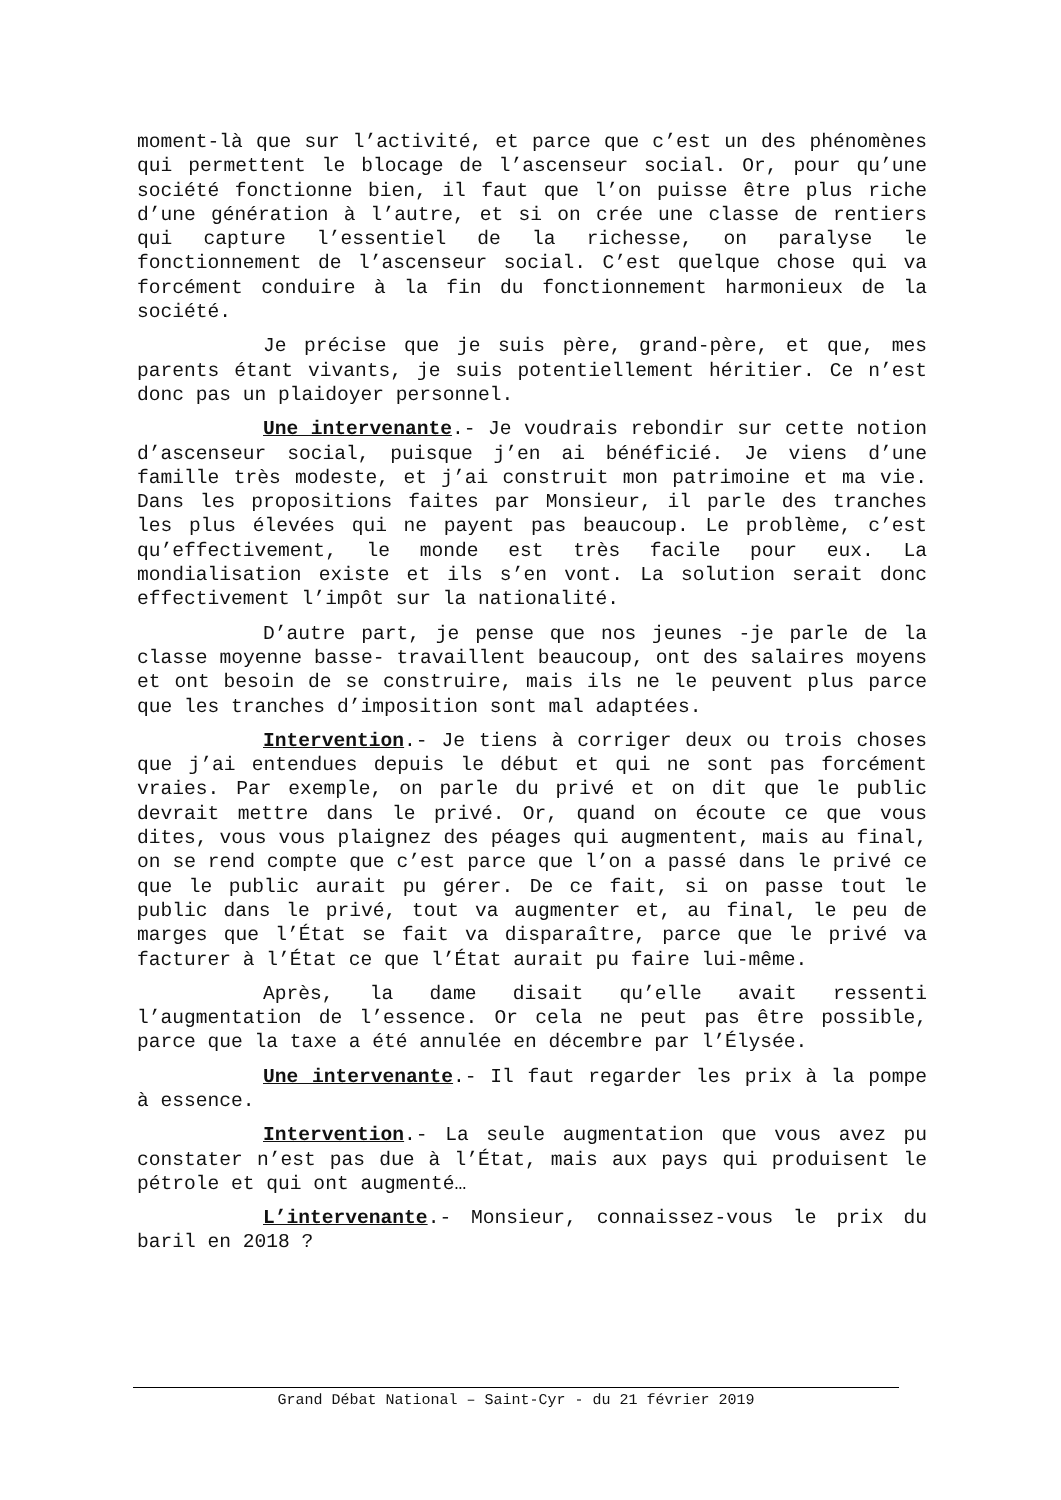moment-là que sur l’activité, et parce que c’est un des phénomènes qui permettent le blocage de l’ascenseur social. Or, pour qu’une société fonctionne bien, il faut que l’on puisse être plus riche d’une génération à l’autre, et si on crée une classe de rentiers qui capture l’essentiel de la richesse, on paralyse le fonctionnement de l’ascenseur social. C’est quelque chose qui va forcément conduire à la fin du fonctionnement harmonieux de la société.
Je précise que je suis père, grand-père, et que, mes parents étant vivants, je suis potentiellement héritier. Ce n’est donc pas un plaidoyer personnel.
Une intervenante.- Je voudrais rebondir sur cette notion d’ascenseur social, puisque j’en ai bénéficié. Je viens d’une famille très modeste, et j’ai construit mon patrimoine et ma vie. Dans les propositions faites par Monsieur, il parle des tranches les plus élevées qui ne payent pas beaucoup. Le problème, c’est qu’effectivement, le monde est très facile pour eux. La mondialisation existe et ils s’en vont. La solution serait donc effectivement l’impôt sur la nationalité.
D’autre part, je pense que nos jeunes -je parle de la classe moyenne basse- travaillent beaucoup, ont des salaires moyens et ont besoin de se construire, mais ils ne le peuvent plus parce que les tranches d’imposition sont mal adaptées.
Intervention.- Je tiens à corriger deux ou trois choses que j’ai entendues depuis le début et qui ne sont pas forcément vraies. Par exemple, on parle du privé et on dit que le public devrait mettre dans le privé. Or, quand on écoute ce que vous dites, vous vous plaignez des péages qui augmentent, mais au final, on se rend compte que c’est parce que l’on a passé dans le privé ce que le public aurait pu gérer. De ce fait, si on passe tout le public dans le privé, tout va augmenter et, au final, le peu de marges que l’État se fait va disparaître, parce que le privé va facturer à l’État ce que l’État aurait pu faire lui-même.
Après, la dame disait qu’elle avait ressenti l’augmentation de l’essence. Or cela ne peut pas être possible, parce que la taxe a été annulée en décembre par l’Élysée.
Une intervenante.- Il faut regarder les prix à la pompe à essence.
Intervention.- La seule augmentation que vous avez pu constater n’est pas due à l’État, mais aux pays qui produisent le pétrole et qui ont augmenté…
L’intervenante.- Monsieur, connaissez-vous le prix du baril en 2018 ?
Grand Débat National – Saint-Cyr - du 21 février 2019